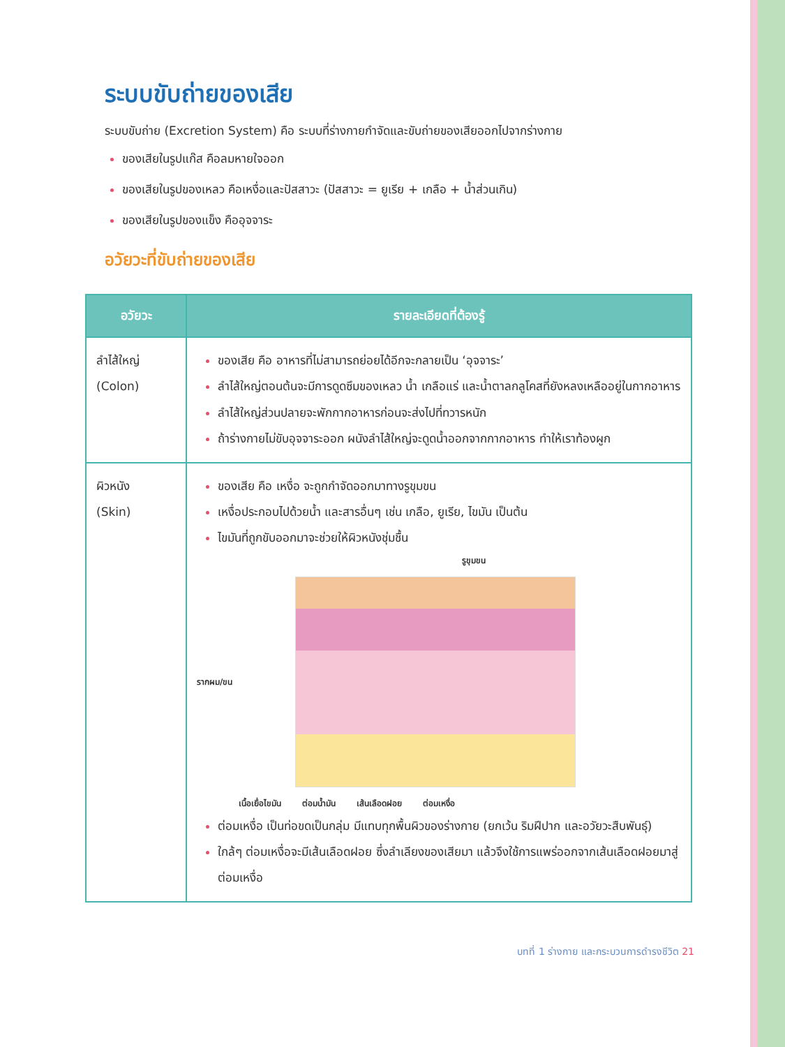ระบบขับถ่ายของเสีย
ระบบขับถ่าย (Excretion System) คือ ระบบที่ร่างกายกำจัดและขับถ่ายของเสียออกไปจากร่างกาย
ของเสียในรูปแก๊ส คือลมหายใจออก
ของเสียในรูปของเหลว คือเหงื่อและปัสสาวะ (ปัสสาวะ = ยูเรีย + เกลือ + น้ำส่วนเกิน)
ของเสียในรูปของแข็ง คืออุจจาระ
อวัยวะที่ขับถ่ายของเสีย
| อวัยวะ | รายละเอียดที่ต้องรู้ |
| --- | --- |
| ลำไส้ใหญ่ (Colon) | ของเสีย คือ อาหารที่ไม่สามารถย่อยได้อีกจะกลายเป็น ‘อุจจาระ’ ลำไส้ใหญ่ตอนต้นจะมีการดูดซึมของเหลว น้ำ เกลือแร่ และน้ำตาลกลูโคสที่ยังหลงเหลืออยู่ในกากอาหาร ลำไส้ใหญ่ส่วนปลายจะพักกากอาหารก่อนจะส่งไปที่ทวารหนัก ถ้าร่างกายไม่ขับอุจจาระออก ผนังลำไส้ใหญ่จะดูดน้ำออกจากกากอาหาร ทำให้เราท้องผูก |
| ผิวหนัง (Skin) | ของเสีย คือ เหงื่อ จะถูกกำจัดออกมาทางรูขุมขน เหงื่อประกอบไปด้วยน้ำ และสารอื่นๆ เช่น เกลือ, ยูเรีย, ไขมัน เป็นต้น ไขมันที่ถูกขับออกมาจะช่วยให้ผิวหนังชุ่มชื้น รูขุมขน รากผม/ขน เนื้อเยื่อไขมัน ต่อมน้ำมัน เส้นเลือดฝอย ต่อมเหงื่อ ต่อมเหงื่อ เป็นท่อขดเป็นกลุ่ม มีแทบทุกพื้นผิวของร่างกาย (ยกเว้น ริมฝีปาก และอวัยวะสืบพันธุ์) ใกล้ๆ ต่อมเหงื่อจะมีเส้นเลือดฝอย ซึ่งลำเลียงของเสียมา แล้วจึงใช้การแพร่ออกจากเส้นเลือดฝอยมาสู่ต่อมเหงื่อ |
บทที่ 1 ร่างกาย และกระบวนการดำรงชีวิต 21